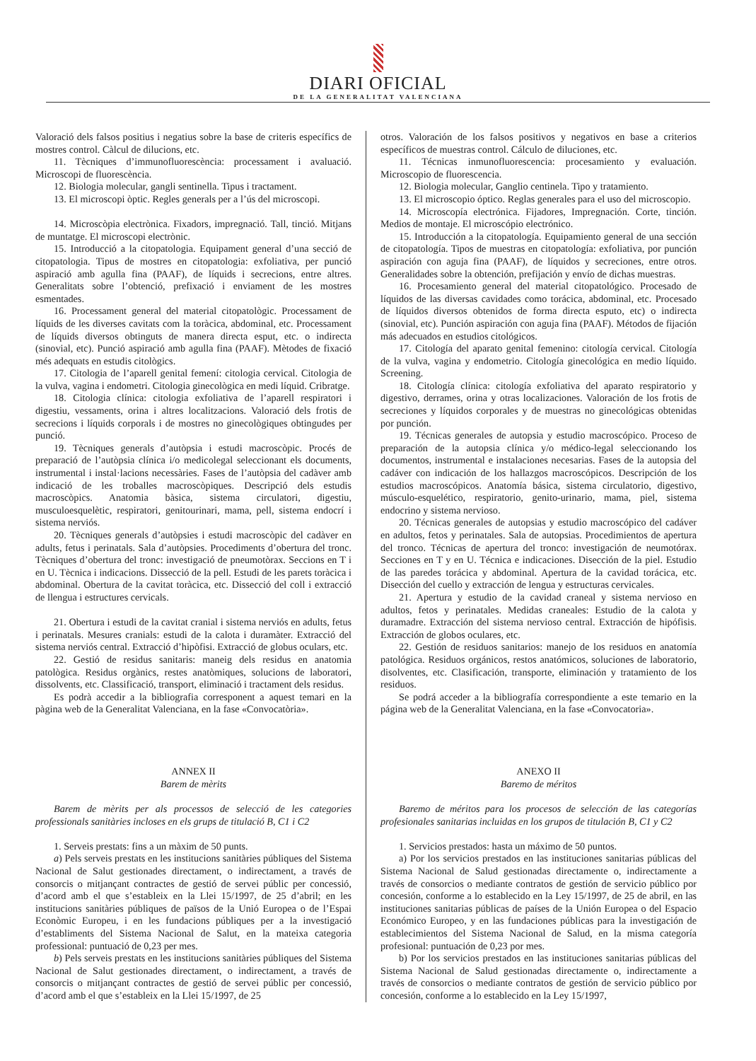DIARI OFICIAL
DE LA GENERALITAT VALENCIANA
Valoració dels falsos positius i negatius sobre la base de criteris específics de mostres control. Càlcul de dilucions, etc.
11. Tècniques d’immunofluorescència: processament i avaluació. Microscopi de fluorescència.
12. Biologia molecular, gangli sentinella. Tipus i tractament.
13. El microscopi òptic. Regles generals per a l’ús del microscopi.
14. Microscòpia electrònica. Fixadors, impregnació. Tall, tinció. Mitjans de muntatge. El microscopi electrònic.
15. Introducció a la citopatologia. Equipament general d’una secció de citopatologia. Tipus de mostres en citopatologia: exfoliativa, per punció aspiració amb agulla fina (PAAF), de líquids i secrecions, entre altres. Generalitats sobre l’obtenció, prefixació i enviament de les mostres esmentades.
16. Processament general del material citopatològic. Processament de líquids de les diverses cavitats com la toràcica, abdominal, etc. Processament de líquids diversos obtinguts de manera directa esput, etc. o indirecta (sinovial, etc). Punció aspiració amb agulla fina (PAAF). Mètodes de fixació més adequats en estudis citològics.
17. Citologia de l’aparell genital femení: citologia cervical. Citologia de la vulva, vagina i endometri. Citologia ginecològica en medi líquid. Cribratge.
18. Citologia clínica: citologia exfoliativa de l’aparell respiratori i digestiu, vessaments, orina i altres localitzacions. Valoració dels frotis de secrecions i líquids corporals i de mostres no ginecològiques obtingudes per punció.
19. Tècniques generals d’autòpsia i estudi macroscòpic. Procés de preparació de l’autòpsia clínica i/o medicolegal seleccionant els documents, instrumental i instal·lacions necessàries. Fases de l’autòpsia del cadàver amb indicació de les troballes macroscòpiques. Descripció dels estudis macroscòpics. Anatomia bàsica, sistema circulatori, digestiu, musculoesquelètic, respiratori, genitourinari, mama, pell, sistema endocrí i sistema nerviós.
20. Tècniques generals d’autòpsies i estudi macroscòpic del cadàver en adults, fetus i perinatals. Sala d’autòpsies. Procediments d’obertura del tronc. Tècniques d’obertura del tronc: investigació de pneumotòrax. Seccions en T i en U. Tècnica i indicacions. Dissecció de la pell. Estudi de les parets toràcica i abdominal. Obertura de la cavitat toràcica, etc. Dissecció del coll i extracció de llengua i estructures cervicals.
21. Obertura i estudi de la cavitat cranial i sistema nerviós en adults, fetus i perinatals. Mesures cranials: estudi de la calota i duramàter. Extracció del sistema nerviós central. Extracció d’hipòfisi. Extracció de globus oculars, etc.
22. Gestió de residus sanitaris: maneig dels residus en anatomia patològica. Residus orgànics, restes anatòmiques, solucions de laboratori, dissolvents, etc. Classificació, transport, eliminació i tractament dels residus.
Es podrà accedir a la bibliografia corresponent a aquest temari en la pàgina web de la Generalitat Valenciana, en la fase «Convocatòria».
ANNEX II
Barem de mèrits
Barem de mèrits per als processos de selecció de les categories professionals sanitàries incloses en els grups de titulació B, C1 i C2
1. Serveis prestats: fins a un màxim de 50 punts.
a) Pels serveis prestats en les institucions sanitàries públiques del Sistema Nacional de Salut gestionades directament, o indirectament, a través de consorcis o mitjançant contractes de gestió de servei públic per concessió, d’acord amb el que s’estableix en la Llei 15/1997, de 25 d’abril; en les institucions sanitàries públiques de països de la Unió Europea o de l’Espai Econòmic Europeu, i en les fundacions públiques per a la investigació d’establiments del Sistema Nacional de Salut, en la mateixa categoria professional: puntuació de 0,23 per mes.
b) Pels serveis prestats en les institucions sanitàries públiques del Sistema Nacional de Salut gestionades directament, o indirectament, a través de consorcis o mitjançant contractes de gestió de servei públic per concessió, d’acord amb el que s’estableix en la Llei 15/1997, de 25
otros. Valoración de los falsos positivos y negativos en base a criterios específicos de muestras control. Cálculo de diluciones, etc.
11. Técnicas inmunofluorescencia: procesamiento y evaluación. Microscopio de fluorescencia.
12. Biologia molecular, Ganglio centinela. Tipo y tratamiento.
13. El microscopio óptico. Reglas generales para el uso del microscopio.
14. Microscopía electrónica. Fijadores, Impregnación. Corte, tinción. Medios de montaje. El microscópio electrónico.
15. Introducción a la citopatología. Equipamiento general de una sección de citopatología. Tipos de muestras en citopatología: exfoliativa, por punción aspiración con aguja fina (PAAF), de líquidos y secreciones, entre otros. Generalidades sobre la obtención, prefijación y envío de dichas muestras.
16. Procesamiento general del material citopatológico. Procesado de líquidos de las diversas cavidades como torácica, abdominal, etc. Procesado de líquidos diversos obtenidos de forma directa esputo, etc) o indirecta (sinovial, etc). Punción aspiración con aguja fina (PAAF). Métodos de fijación más adecuados en estudios citológicos.
17. Citología del aparato genital femenino: citología cervical. Citología de la vulva, vagina y endometrio. Citología ginecológica en medio líquido. Screening.
18. Citología clínica: citología exfoliativa del aparato respiratorio y digestivo, derrames, orina y otras localizaciones. Valoración de los frotis de secreciones y líquidos corporales y de muestras no ginecológicas obtenidas por punción.
19. Técnicas generales de autopsia y estudio macroscópico. Proceso de preparación de la autopsia clínica y/o médico-legal seleccionando los documentos, instrumental e instalaciones necesarias. Fases de la autopsia del cadáver con indicación de los hallazgos macroscópicos. Descripción de los estudios macroscópicos. Anatomía básica, sistema circulatorio, digestivo, músculo-esquelético, respiratorio, genito-urinario, mama, piel, sistema endocrino y sistema nervioso.
20. Técnicas generales de autopsias y estudio macroscópico del cadáver en adultos, fetos y perinatales. Sala de autopsias. Procedimientos de apertura del tronco. Técnicas de apertura del tronco: investigación de neumotórax. Secciones en T y en U. Técnica e indicaciones. Disección de la piel. Estudio de las paredes torácica y abdominal. Apertura de la cavidad torácica, etc. Disección del cuello y extracción de lengua y estructuras cervicales.
21. Apertura y estudio de la cavidad craneal y sistema nervioso en adultos, fetos y perinatales. Medidas craneales: Estudio de la calota y duramadre. Extracción del sistema nervioso central. Extracción de hipófisis. Extracción de globos oculares, etc.
22. Gestión de residuos sanitarios: manejo de los residuos en anatomía patológica. Residuos orgánicos, restos anatómicos, soluciones de laboratorio, disolventes, etc. Clasificación, transporte, eliminación y tratamiento de los residuos.
Se podrá acceder a la bibliografía correspondiente a este temario en la página web de la Generalitat Valenciana, en la fase «Convocatoria».
ANEXO II
Baremo de méritos
Baremo de méritos para los procesos de selección de las categorías profesionales sanitarias incluidas en los grupos de titulación B, C1 y C2
1. Servicios prestados: hasta un máximo de 50 puntos.
a) Por los servicios prestados en las instituciones sanitarias públicas del Sistema Nacional de Salud gestionadas directamente o, indirectamente a través de consorcios o mediante contratos de gestión de servicio público por concesión, conforme a lo establecido en la Ley 15/1997, de 25 de abril, en las instituciones sanitarias públicas de países de la Unión Europea o del Espacio Económico Europeo, y en las fundaciones públicas para la investigación de establecimientos del Sistema Nacional de Salud, en la misma categoría profesional: puntuación de 0,23 por mes.
b) Por los servicios prestados en las instituciones sanitarias públicas del Sistema Nacional de Salud gestionadas directamente o, indirectamente a través de consorcios o mediante contratos de gestión de servicio público por concesión, conforme a lo establecido en la Ley 15/1997,